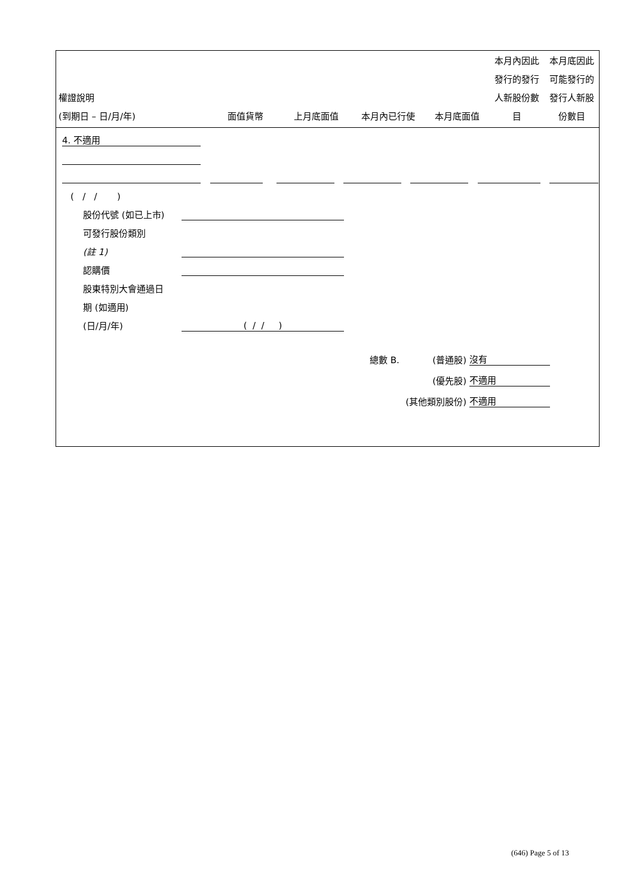| 權證說明 (到期日 – 日/月/年) | 面值貨幣 | 上月底面值 | 本月內已行使 | 本月底面值 | 本月內因此 發行的發行 人新股份數 目 | 本月底因此 可能發行的 發行人新股 份數目 |
4. 不適用
( / / )
股份代號 (如已上市)
可發行股份類別
(註 1)
認購價
股東特別大會通過日
期 (如適用)
(日/月/年) ( / / )
總數 B. (普通股) 沒有
(優先股) 不適用
(其他類別股份) 不適用
(646) Page 5 of 13